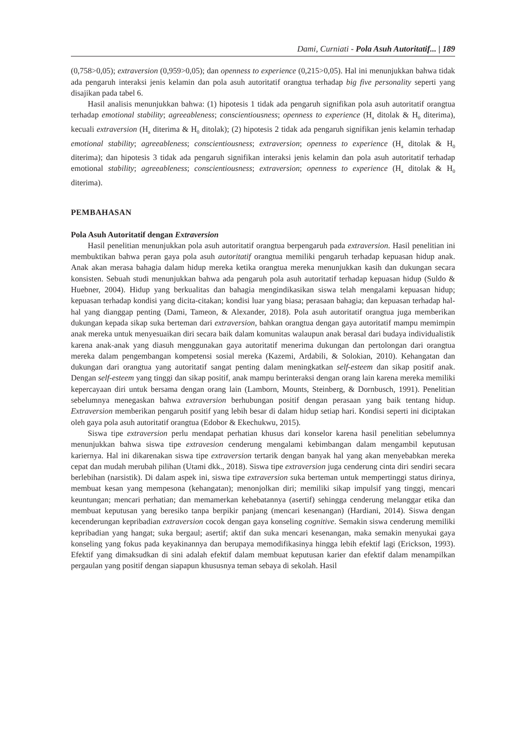Dami, Curniati - Pola Asuh Autoritatif... | 189
(0,758>0,05); extraversion (0,959>0,05); dan openness to experience (0,215>0,05). Hal ini menunjukkan bahwa tidak ada pengaruh interaksi jenis kelamin dan pola asuh autoritatif orangtua terhadap big five personality seperti yang disajikan pada tabel 6.
Hasil analisis menunjukkan bahwa: (1) hipotesis 1 tidak ada pengaruh signifikan pola asuh autoritatif orangtua terhadap emotional stability; agreeableness; conscientiousness; openness to experience (H<sub>a</sub> ditolak & H<sub>0</sub> diterima), kecuali extraversion (H<sub>a</sub> diterima & H<sub>0</sub> ditolak); (2) hipotesis 2 tidak ada pengaruh signifikan jenis kelamin terhadap emotional stability; agreeableness; conscientiousness; extraversion; openness to experience (H<sub>a</sub> ditolak & H<sub>0</sub> diterima); dan hipotesis 3 tidak ada pengaruh signifikan interaksi jenis kelamin dan pola asuh autoritatif terhadap emotional stability; agreeableness; conscientiousness; extraversion; openness to experience (H<sub>a</sub> ditolak & H<sub>0</sub> diterima).
PEMBAHASAN
Pola Asuh Autoritatif dengan Extraversion
Hasil penelitian menunjukkan pola asuh autoritatif orangtua berpengaruh pada extraversion. Hasil penelitian ini membuktikan bahwa peran gaya pola asuh autoritatif orangtua memiliki pengaruh terhadap kepuasan hidup anak. Anak akan merasa bahagia dalam hidup mereka ketika orangtua mereka menunjukkan kasih dan dukungan secara konsisten. Sebuah studi menunjukkan bahwa ada pengaruh pola asuh autoritatif terhadap kepuasan hidup (Suldo & Huebner, 2004). Hidup yang berkualitas dan bahagia mengindikasikan siswa telah mengalami kepuasan hidup; kepuasan terhadap kondisi yang dicita-citakan; kondisi luar yang biasa; perasaan bahagia; dan kepuasan terhadap hal-hal yang dianggap penting (Dami, Tameon, & Alexander, 2018). Pola asuh autoritatif orangtua juga memberikan dukungan kepada sikap suka berteman dari extraversion, bahkan orangtua dengan gaya autoritatif mampu memimpin anak mereka untuk menyesuaikan diri secara baik dalam komunitas walaupun anak berasal dari budaya individualistik karena anak-anak yang diasuh menggunakan gaya autoritatif menerima dukungan dan pertolongan dari orangtua mereka dalam pengembangan kompetensi sosial mereka (Kazemi, Ardabili, & Solokian, 2010). Kehangatan dan dukungan dari orangtua yang autoritatif sangat penting dalam meningkatkan self-esteem dan sikap positif anak. Dengan self-esteem yang tinggi dan sikap positif, anak mampu berinteraksi dengan orang lain karena mereka memiliki kepercayaan diri untuk bersama dengan orang lain (Lamborn, Mounts, Steinberg, & Dornbusch, 1991). Penelitian sebelumnya menegaskan bahwa extraversion berhubungan positif dengan perasaan yang baik tentang hidup. Extraversion memberikan pengaruh positif yang lebih besar di dalam hidup setiap hari. Kondisi seperti ini diciptakan oleh gaya pola asuh autoritatif orangtua (Edobor & Ekechukwu, 2015).
Siswa tipe extraversion perlu mendapat perhatian khusus dari konselor karena hasil penelitian sebelumnya menunjukkan bahwa siswa tipe extravesion cenderung mengalami kebimbangan dalam mengambil keputusan kariernya. Hal ini dikarenakan siswa tipe extraversion tertarik dengan banyak hal yang akan menyebabkan mereka cepat dan mudah merubah pilihan (Utami dkk., 2018). Siswa tipe extraversion juga cenderung cinta diri sendiri secara berlebihan (narsistik). Di dalam aspek ini, siswa tipe extraversion suka berteman untuk mempertinggi status dirinya, membuat kesan yang mempesona (kehangatan); menonjolkan diri; memiliki sikap impulsif yang tinggi, mencari keuntungan; mencari perhatian; dan memamerkan kehebatannya (asertif) sehingga cenderung melanggar etika dan membuat keputusan yang beresiko tanpa berpikir panjang (mencari kesenangan) (Hardiani, 2014). Siswa dengan kecenderungan kepribadian extraversion cocok dengan gaya konseling cognitive. Semakin siswa cenderung memiliki kepribadian yang hangat; suka bergaul; asertif; aktif dan suka mencari kesenangan, maka semakin menyukai gaya konseling yang fokus pada keyakinannya dan berupaya memodifikasinya hingga lebih efektif lagi (Erickson, 1993). Efektif yang dimaksudkan di sini adalah efektif dalam membuat keputusan karier dan efektif dalam menampilkan pergaulan yang positif dengan siapapun khususnya teman sebaya di sekolah. Hasil